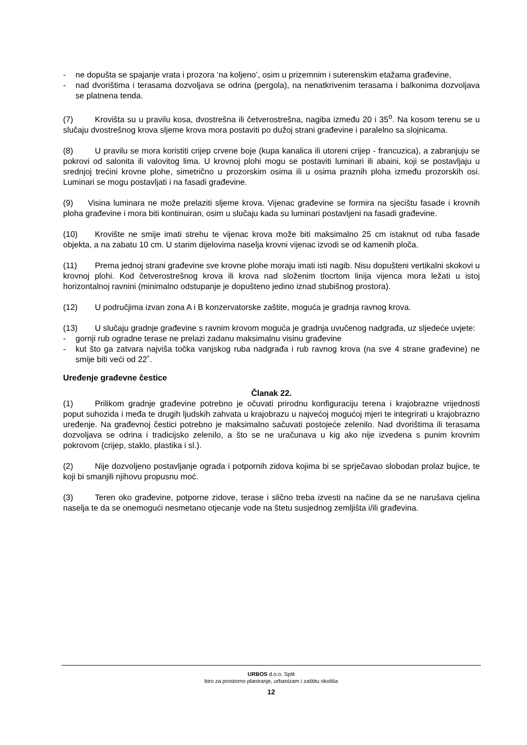- ne dopušta se spajanje vrata i prozora ‘na koljeno’, osim u prizemnim i suterenskim etažama građevine,
- nad dvorištima i terasama dozvoljava se odrina (pergola), na nenatkrivenim terasama i balkonima dozvoljava se platnena tenda.
(7) Krovišta su u pravilu kosa, dvostrešna ili četverostrešna, nagiba između 20 i 35<sup>o</sup>. Na kosom terenu se u slučaju dvostrešnog krova sljeme krova mora postaviti po dužoj strani građevine i paralelno sa slojnicama.
(8) U pravilu se mora koristiti crijep crvene boje (kupa kanalica ili utoreni crijep - francuzica), a zabranjuju se pokrovi od salonita ili valovitog lima. U krovnoj plohi mogu se postaviti luminari ili abaini, koji se postavljaju u srednjoj trećini krovne plohe, simetrično u prozorskim osima ili u osima praznih ploha između prozorskih osi. Luminari se mogu postavljati i na fasadi građevine.
(9) Visina luminara ne može prelaziti sljeme krova. Vijenac građevine se formira na sjecištu fasade i krovnih ploha građevine i mora biti kontinuiran, osim u slučaju kada su luminari postavljeni na fasadi građevine.
(10) Krovište ne smije imati strehu te vijenac krova može biti maksimalno 25 cm istaknut od ruba fasade objekta, a na zabatu 10 cm. U starim dijelovima naselja krovni vijenac izvodi se od kamenih ploča.
(11) Prema jednoj strani građevine sve krovne plohe moraju imati isti nagib. Nisu dopušteni vertikalni skokovi u krovnoj plohi. Kod četverostrešnog krova ili krova nad složenim tlocrtom linija vijenca mora ležati u istoj horizontalnoj ravnini (minimalno odstupanje je dopušteno jedino iznad stubišnog prostora).
(12) U područjima izvan zona A i B konzervatorske zaštite, moguća je gradnja ravnog krova.
(13) U slučaju gradnje građevine s ravnim krovom moguća je gradnja uvučenog nadgrađa, uz sljedeće uvjete:
- gornji rub ogradne terase ne prelazi zadanu maksimalnu visinu građevine
- kut što ga zatvara najviša točka vanjskog ruba nadgrađa i rub ravnog krova (na sve 4 strane građevine) ne smije biti veći od 22˚.
Uređenje građevne čestice
Članak 22.
(1) Prilikom gradnje građevine potrebno je očuvati prirodnu konfiguraciju terena i krajobrazne vrijednosti poput suhozida i međa te drugih ljudskih zahvata u krajobrazu u najvećoj mogućoj mjeri te integrirati u krajobrazno uređenje. Na građevnoj čestici potrebno je maksimalno sačuvati postojeće zelenilo. Nad dvorištima ili terasama dozvoljava se odrina i tradicijsko zelenilo, a što se ne uračunava u kig ako nije izvedena s punim krovnim pokrovom (crijep, staklo, plastika i sl.).
(2) Nije dozvoljeno postavljanje ograda i potpornih zidova kojima bi se sprječavao slobodan prolaz bujice, te koji bi smanjili njihovu propusnu moć.
(3) Teren oko građevine, potporne zidove, terase i slično treba izvesti na načine da se ne narušava cjelina naselja te da se onemogući nesmetano otjecanje vode na štetu susjednog zemljišta i/ili građevina.
URBOS d.o.o. Split
biro za prostorno planiranje, urbanizam i zaštitu okoliša
12